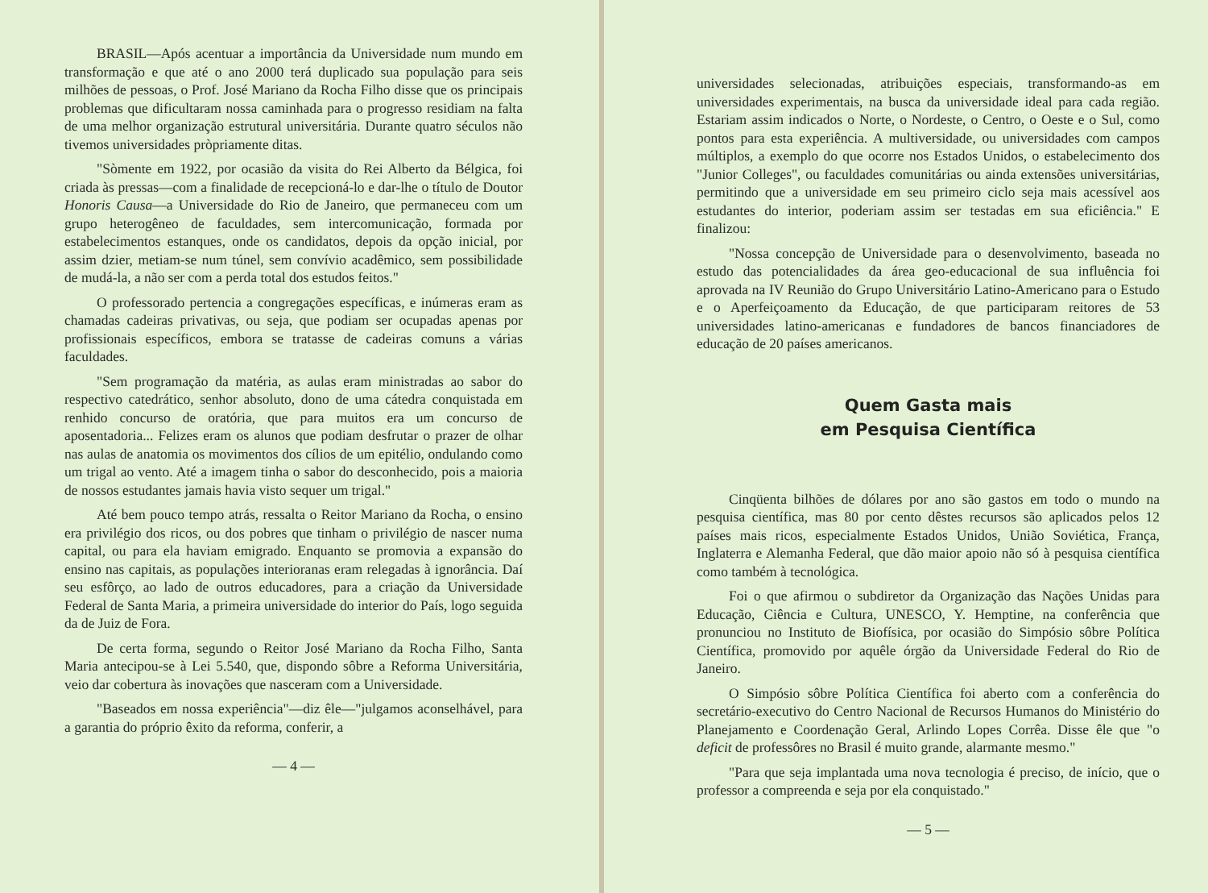BRASIL—Após acentuar a importância da Universidade num mundo em transformação e que até o ano 2000 terá duplicado sua população para seis milhões de pessoas, o Prof. José Mariano da Rocha Filho disse que os principais problemas que dificultaram nossa caminhada para o progresso residiam na falta de uma melhor organização estrutural universitária. Durante quatro séculos não tivemos universidades pròpriamente ditas.
"Sòmente em 1922, por ocasião da visita do Rei Alberto da Bélgica, foi criada às pressas—com a finalidade de recepcioná-lo e dar-lhe o título de Doutor Honoris Causa—a Universidade do Rio de Janeiro, que permaneceu com um grupo heterogêneo de faculdades, sem intercomunicação, formada por estabelecimentos estanques, onde os candidatos, depois da opção inicial, por assim dzier, metiam-se num túnel, sem convívio acadêmico, sem possibilidade de mudá-la, a não ser com a perda total dos estudos feitos."
O professorado pertencia a congregações específicas, e inúmeras eram as chamadas cadeiras privativas, ou seja, que podiam ser ocupadas apenas por profissionais específicos, embora se tratasse de cadeiras comuns a várias faculdades.
"Sem programação da matéria, as aulas eram ministradas ao sabor do respectivo catedrático, senhor absoluto, dono de uma cátedra conquistada em renhido concurso de oratória, que para muitos era um concurso de aposentadoria... Felizes eram os alunos que podiam desfrutar o prazer de olhar nas aulas de anatomia os movimentos dos cílios de um epitélio, ondulando como um trigal ao vento. Até a imagem tinha o sabor do desconhecido, pois a maioria de nossos estudantes jamais havia visto sequer um trigal."
Até bem pouco tempo atrás, ressalta o Reitor Mariano da Rocha, o ensino era privilégio dos ricos, ou dos pobres que tinham o privilégio de nascer numa capital, ou para ela haviam emigrado. Enquanto se promovia a expansão do ensino nas capitais, as populações interioranas eram relegadas à ignorância. Daí seu esfôrço, ao lado de outros educadores, para a criação da Universidade Federal de Santa Maria, a primeira universidade do interior do País, logo seguida da de Juiz de Fora.
De certa forma, segundo o Reitor José Mariano da Rocha Filho, Santa Maria antecipou-se à Lei 5.540, que, dispondo sôbre a Reforma Universitária, veio dar cobertura às inovações que nasceram com a Universidade.
"Baseados em nossa experiência"—diz êle—"julgamos aconselhável, para a garantia do próprio êxito da reforma, conferir, a
— 4 —
universidades selecionadas, atribuições especiais, transformando-as em universidades experimentais, na busca da universidade ideal para cada região. Estariam assim indicados o Norte, o Nordeste, o Centro, o Oeste e o Sul, como pontos para esta experiência. A multiversidade, ou universidades com campos múltiplos, a exemplo do que ocorre nos Estados Unidos, o estabelecimento dos "Junior Colleges", ou faculdades comunitárias ou ainda extensões universitárias, permitindo que a universidade em seu primeiro ciclo seja mais acessível aos estudantes do interior, poderiam assim ser testadas em sua eficiência." E finalizou:
"Nossa concepção de Universidade para o desenvolvimento, baseada no estudo das potencialidades da área geo-educacional de sua influência foi aprovada na IV Reunião do Grupo Universitário Latino-Americano para o Estudo e o Aperfeiçoamento da Educação, de que participaram reitores de 53 universidades latino-americanas e fundadores de bancos financiadores de educação de 20 países americanos.
Quem Gasta mais
em Pesquisa Científica
Cinqüenta bilhões de dólares por ano são gastos em todo o mundo na pesquisa científica, mas 80 por cento dêstes recursos são aplicados pelos 12 países mais ricos, especialmente Estados Unidos, União Soviética, França, Inglaterra e Alemanha Federal, que dão maior apoio não só à pesquisa científica como também à tecnológica.
Foi o que afirmou o subdiretor da Organização das Nações Unidas para Educação, Ciência e Cultura, UNESCO, Y. Hemptine, na conferência que pronunciou no Instituto de Biofísica, por ocasião do Simpósio sôbre Política Científica, promovido por aquêle órgão da Universidade Federal do Rio de Janeiro.
O Simpósio sôbre Política Científica foi aberto com a conferência do secretário-executivo do Centro Nacional de Recursos Humanos do Ministério do Planejamento e Coordenação Geral, Arlindo Lopes Corrêa. Disse êle que "o deficit de professôres no Brasil é muito grande, alarmante mesmo."
"Para que seja implantada uma nova tecnologia é preciso, de início, que o professor a compreenda e seja por ela conquistado."
— 5 —